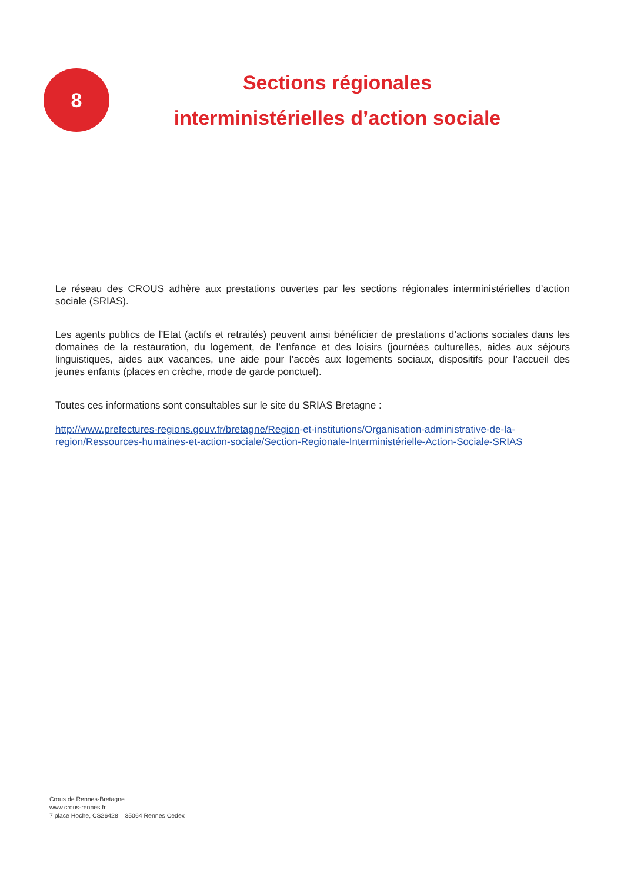8
Sections régionales
interministérielles d’action sociale
Le réseau des CROUS adhère aux prestations ouvertes par les sections régionales interministérielles d’action sociale (SRIAS).
Les agents publics de l’Etat (actifs et retraités) peuvent ainsi bénéficier de prestations d’actions sociales dans les domaines de la restauration, du logement, de l’enfance et des loisirs (journées culturelles, aides aux séjours linguistiques, aides aux vacances, une aide pour l’accès aux logements sociaux, dispositifs pour l’accueil des jeunes enfants (places en crèche, mode de garde ponctuel).
Toutes ces informations sont consultables sur le site du SRIAS Bretagne :
http://www.prefectures-regions.gouv.fr/bretagne/Region-et-institutions/Organisation-administrative-de-la-region/Ressources-humaines-et-action-sociale/Section-Regionale-Interministérielle-Action-Sociale-SRIAS
Crous de Rennes-Bretagne
www.crous-rennes.fr
7 place Hoche, CS26428 – 35064 Rennes Cedex